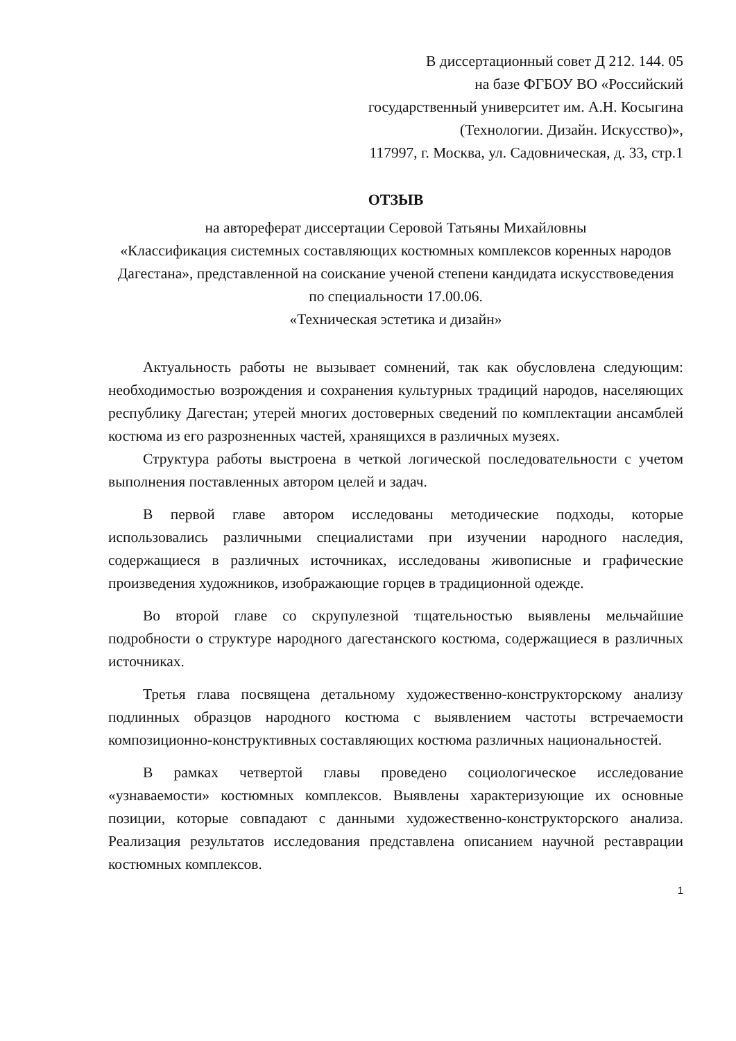В диссертационный совет Д 212. 144. 05
на базе ФГБОУ ВО «Российский
государственный университет им. А.Н. Косыгина
(Технологии. Дизайн. Искусство)»,
117997, г. Москва, ул. Садовническая, д. 33, стр.1
ОТЗЫВ
на автореферат диссертации Серовой Татьяны Михайловны
«Классификация системных составляющих костюмных комплексов коренных народов Дагестана», представленной на соискание ученой степени кандидата искусствоведения по специальности 17.00.06.
«Техническая эстетика и дизайн»
Актуальность работы не вызывает сомнений, так как обусловлена следующим: необходимостью возрождения и сохранения культурных традиций народов, населяющих республику Дагестан; утерей многих достоверных сведений по комплектации ансамблей костюма из его разрозненных частей, хранящихся в различных музеях.
Структура работы выстроена в четкой логической последовательности с учетом выполнения поставленных автором целей и задач.
В первой главе автором исследованы методические подходы, которые использовались различными специалистами при изучении народного наследия, содержащиеся в различных источниках, исследованы живописные и графические произведения художников, изображающие горцев в традиционной одежде.
Во второй главе со скрупулезной тщательностью выявлены мельчайшие подробности о структуре народного дагестанского костюма, содержащиеся в различных источниках.
Третья глава посвящена детальному художественно-конструкторскому анализу подлинных образцов народного костюма с выявлением частоты встречаемости композиционно-конструктивных составляющих костюма различных национальностей.
В рамках четвертой главы проведено социологическое исследование «узнаваемости» костюмных комплексов. Выявлены характеризующие их основные позиции, которые совпадают с данными художественно-конструкторского анализа. Реализация результатов исследования представлена описанием научной реставрации костюмных комплексов.
1